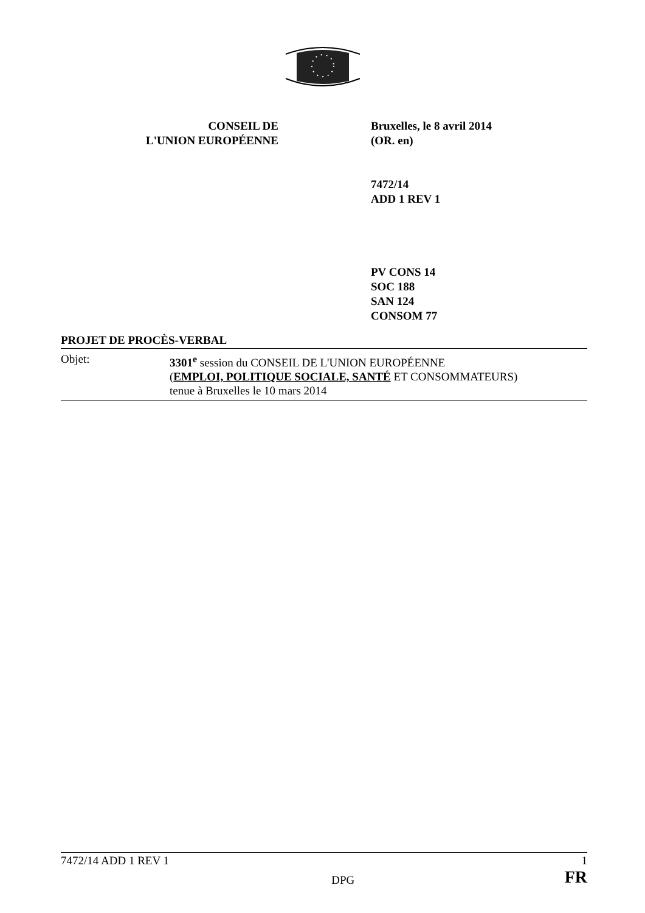CONSEIL DE
L'UNION EUROPÉENNE
Bruxelles, le 8 avril 2014
(OR. en)
7472/14
ADD 1 REV 1
PV CONS 14
SOC 188
SAN 124
CONSOM 77
PROJET DE PROCÈS-VERBAL
Objet: 3301<sup>e</sup> session du CONSEIL DE L'UNION EUROPÉENNE
(EMPLOI, POLITIQUE SOCIALE, SANTÉ ET CONSOMMATEURS)
tenue à Bruxelles le 10 mars 2014
7472/14 ADD 1 REV 1 1
DPG FR